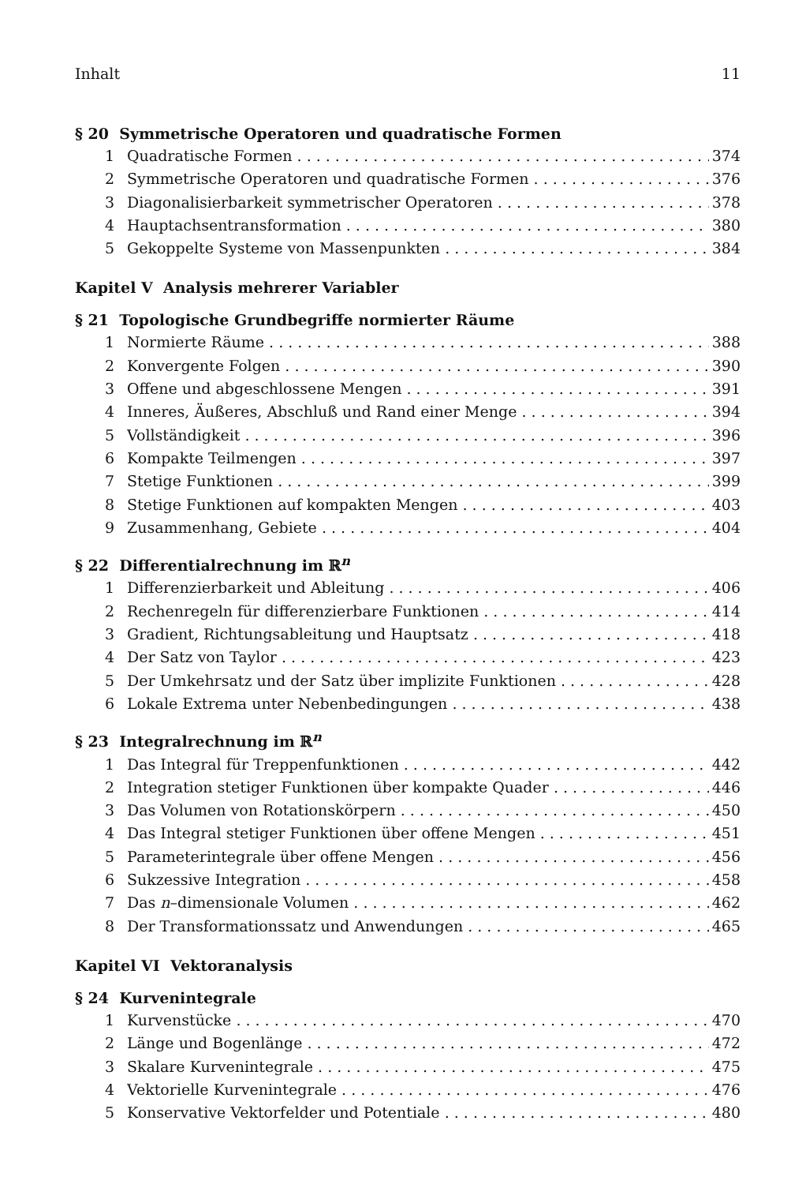Inhalt 11
§ 20 Symmetrische Operatoren und quadratische Formen
1 Quadratische Formen 374
2 Symmetrische Operatoren und quadratische Formen 376
3 Diagonalisierbarkeit symmetrischer Operatoren 378
4 Hauptachsentransformation 380
5 Gekoppelte Systeme von Massenpunkten 384
Kapitel V Analysis mehrerer Variabler
§ 21 Topologische Grundbegriffe normierter Räume
1 Normierte Räume 388
2 Konvergente Folgen 390
3 Offene und abgeschlossene Mengen 391
4 Inneres, Äußeres, Abschluß und Rand einer Menge 394
5 Vollständigkeit 396
6 Kompakte Teilmengen 397
7 Stetige Funktionen 399
8 Stetige Funktionen auf kompakten Mengen 403
9 Zusammenhang, Gebiete 404
§ 22 Differentialrechnung im ℝ<sup>n</sup>
1 Differenzierbarkeit und Ableitung 406
2 Rechenregeln für differenzierbare Funktionen 414
3 Gradient, Richtungsableitung und Hauptsatz 418
4 Der Satz von Taylor 423
5 Der Umkehrsatz und der Satz über implizite Funktionen 428
6 Lokale Extrema unter Nebenbedingungen 438
§ 23 Integralrechnung im ℝ<sup>n</sup>
1 Das Integral für Treppenfunktionen 442
2 Integration stetiger Funktionen über kompakte Quader 446
3 Das Volumen von Rotationskörpern 450
4 Das Integral stetiger Funktionen über offene Mengen 451
5 Parameterintegrale über offene Mengen 456
6 Sukzessive Integration 458
7 Das n–dimensionale Volumen 462
8 Der Transformationssatz und Anwendungen 465
Kapitel VI Vektoranalysis
§ 24 Kurvenintegrale
1 Kurvenstücke 470
2 Länge und Bogenlänge 472
3 Skalare Kurvenintegrale 475
4 Vektorielle Kurvenintegrale 476
5 Konservative Vektorfelder und Potentiale 480